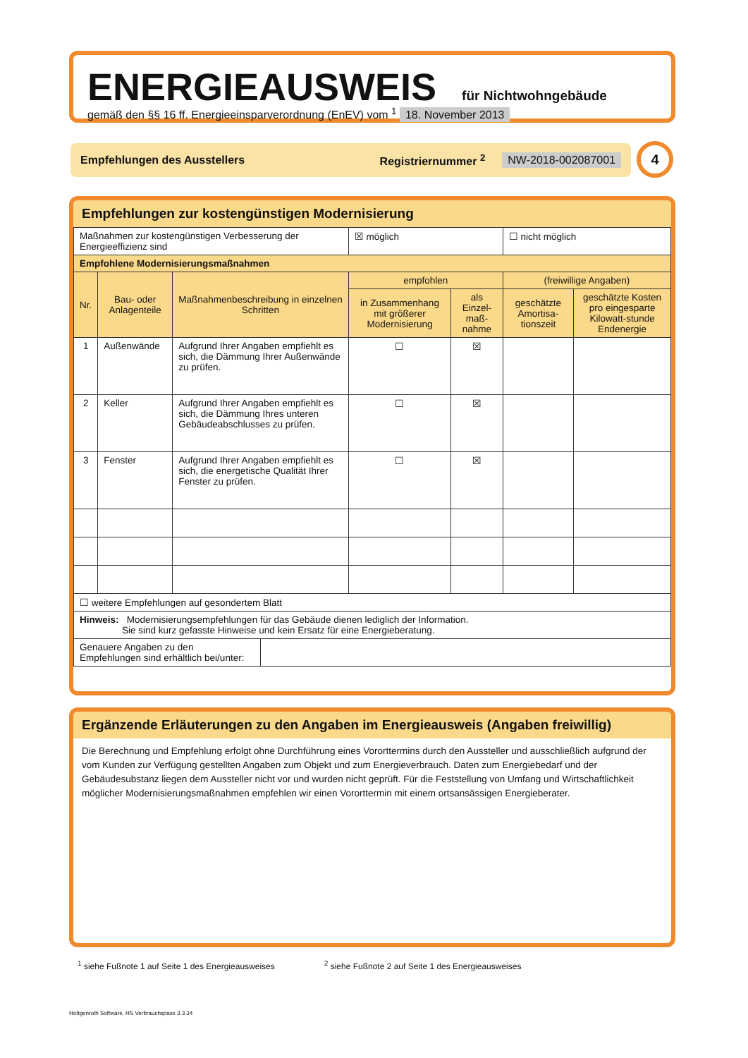ENERGIEAUSWEIS für Nichtwohngebäude
gemäß den §§ 16 ff. Energieeinsparverordnung (EnEV) vom <sup>1</sup> 18. November 2013
Empfehlungen des Ausstellers Registriernummer <sup>2</sup> NW-2018-002087001 4
Empfehlungen zur kostengünstigen Modernisierung
| Maßnahmen zur kostengünstigen Verbesserung der Energieeffizienz sind | | | | ☒ möglich | | ☐ nicht möglich | |
| Empfohlene Modernisierungsmaßnahmen | | | | | | | |
| Nr. | Bau- oder Anlagenteile | Maßnahmenbeschreibung in einzelnen Schritten | | empfohlen | | (freiwillige Angaben) | |
| | | | | in Zusammenhang mit größerer Modernisierung | als Einzel-maß-nahme | geschätzte Amortisa-tionszeit | geschätzte Kosten pro eingesparte Kilowatt-stunde Endenergie |
| 1 | Außenwände | Aufgrund Ihrer Angaben empfiehlt es sich, die Dämmung Ihrer Außenwände zu prüfen. | | ☐ | ☒ | | |
| 2 | Keller | Aufgrund Ihrer Angaben empfiehlt es sich, die Dämmung Ihres unteren Gebäudeabschlusses zu prüfen. | | ☐ | ☒ | | |
| 3 | Fenster | Aufgrund Ihrer Angaben empfiehlt es sich, die energetische Qualität Ihrer Fenster zu prüfen. | | ☐ | ☒ | | |
| ☐ weitere Empfehlungen auf gesondertem Blatt | | | | | | | |
| Hinweis: Modernisierungsempfehlungen für das Gebäude dienen lediglich der Information. Sie sind kurz gefasste Hinweise und kein Ersatz für eine Energieberatung. | | | | | | | |
| Genauere Angaben zu den Empfehlungen sind erhältlich bei/unter: | | | | | | | |
Ergänzende Erläuterungen zu den Angaben im Energieausweis (Angaben freiwillig)
Die Berechnung und Empfehlung erfolgt ohne Durchführung eines Vororttermins durch den Aussteller und ausschließlich aufgrund der vom Kunden zur Verfügung gestellten Angaben zum Objekt und zum Energieverbrauch. Daten zum Energiebedarf und der Gebäudesubstanz liegen dem Aussteller nicht vor und wurden nicht geprüft. Für die Feststellung von Umfang und Wirtschaftlichkeit möglicher Modernisierungsmaßnahmen empfehlen wir einen Vororttermin mit einem ortsansässigen Energieberater.
<sup>1</sup> siehe Fußnote 1 auf Seite 1 des Energieausweises <sup>2</sup> siehe Fußnote 2 auf Seite 1 des Energieausweises
Hottgenroth Software, HS Verbrauchspass 3.3.34